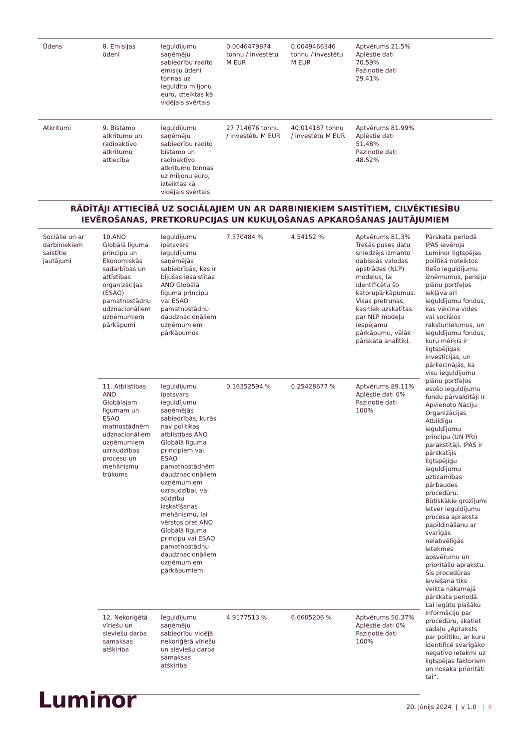| Ūdens | 8. Emisijas ūdenī | Ieguldījumu saņēmēju sabiedrību radīto emisiju ūdenī tonnas uz ieguldīto miljonu euro, izteiktas kā vidējais svērtais | 0.0046479874 tonnu / investētu M EUR | 0.0049466346 tonnu / investētu M EUR | Aptvērums 21.5% Aplēstie dati 70.59% Paziņotie dati 29.41% | |
| Atkritumi | 9. Bīstamo atkritumu un radioaktīvo atkritumu attiecība | Ieguldījumu saņēmēju sabiedrību radīto bīstamo un radioaktīvo atkritumu tonnas uz miljonu euro, izteiktas kā vidējais svērtais | 27.714676 tonnu / investētu M EUR | 40.014187 tonnu / investētu M EUR | Aptvērums 81.99% Aplēstie dati 51.48% Paziņotie dati 48.52% | |
| RĀDĪTĀJI ATTIECĪBĀ UZ SOCIĀLAJIEM UN AR DARBINIEKIEM SAISTĪTIEM, CILVĒKTIESĪBU IEVĒROŠANAS, PRETKORUPCIJAS UN KUKUĻOŠANAS APKAROŠANAS JAUTĀJUMIEM | | | | | | |
| Sociālie un ar darbiniekiem saistītie jautājumi | 10.ANO Globālā līguma principu un Ekonomiskās sadarbības un attīstības organizācijas (ESAO) pamatnostādņu udznacionāliem uzņēmumiem pārkāpumi | Ieguldījumu īpatsvars ieguldījumu saņēmējās sabiedrībās, kas ir bijušas iesaistītas ANO Globālā līguma principu vai ESAO pamatnostādņu daudznacionāliem uzņēmumiem pārkāpumos | 7.570484 % | 4.54152 % | Aptvērums 81.3% Trešās puses datu sniedzējs izmanto dabiskās valodas apstrādes (NLP) modeļus, lai identificētu šo katorupārkāpumus. Visas pretrunas, kas tiek uzskatītas par NLP modeļu iespējamu pārkāpumu, vēlāk pārskata analītiķi. | Pārskata periodā IPAS ievēroja Luminor Ilgtspējas politikā noteiktos tiešo ieguldījumu izņēmumus, pensiju plānu portfeļos iekļāva arī ieguldījumu fondus, kas veicina vides vai sociālos raksturlielumus, un ieguldījumu fondus, kuru mērķis ir ilgtspējīgas investīcijas, un pārliecinājās, ka visu ieguldījumu plānu portfeļos esošo ieguldījumu fondu pārvaldītāji ir Apvienoto Nāciju Organizācijas Atbildīgu ieguldījumu principu (UN PRI) parakstītāji. IPAS ir pārskatījis Ilgtspējīgu ieguldījumu uzticamības pārbaudes procedūru. Būtiskākie grozījumi ietver ieguldījumu procesa apraksta papildināšanu ar svarīgās nelabvēlīgās ietekmes apsvērumu un prioritāšu aprakstu. Šīs procedūras ieviešana tiks veikta nākamajā pārskata periodā. Lai iegūtu plašāku informāciju par procedūru, skatiet sadaļu „Apraksts par politiku, ar kuru identificē svarīgāko negatīvo ietekmi uz ilgtspējas faktoriem un nosaka prioritāti tai‟. |
| | 11. Atbilstības ANO Globālajam līgumam un ESAO matnostādnēm udznacionāliem uzņēmumiem uzraudzības procesu un mehānismu trūkums | Ieguldījumu īpatsvars ieguldījumu saņēmējās sabiedrībās, kurās nav politikas atbilstības ANO Globālā līguma principiem vai ESAO pamatnostādnēm daudznacionāliem uzņēmumiem uzraudzībai, vai sūdzību izskatīšanas mehānismu, lai vērstos pret ANO Globālā līguma principu vai ESAO pamatnostādņu daudznacionāliem uzņēmumiem pārkāpumiem | 0.16352594 % | 0.25428677 % | Aptvērums 89.11% Aplēstie dati 0% Paziņotie dati 100% | |
| | 12. Nekoriģētā vīriešu un sieviešu darba samaksas atšķirība | Ieguldījumu saņēmēju sabiedrību vidējā nekoriģētā vīriešu un sieviešu darba samaksas atšķirība | 4.9177513 % | 6.6605206 % | Aptvērums 50.37% Aplēstie dati 0% Paziņotie dati 100% | |
Luminor
20. jūnijs 2024 | v 1.0 | 8